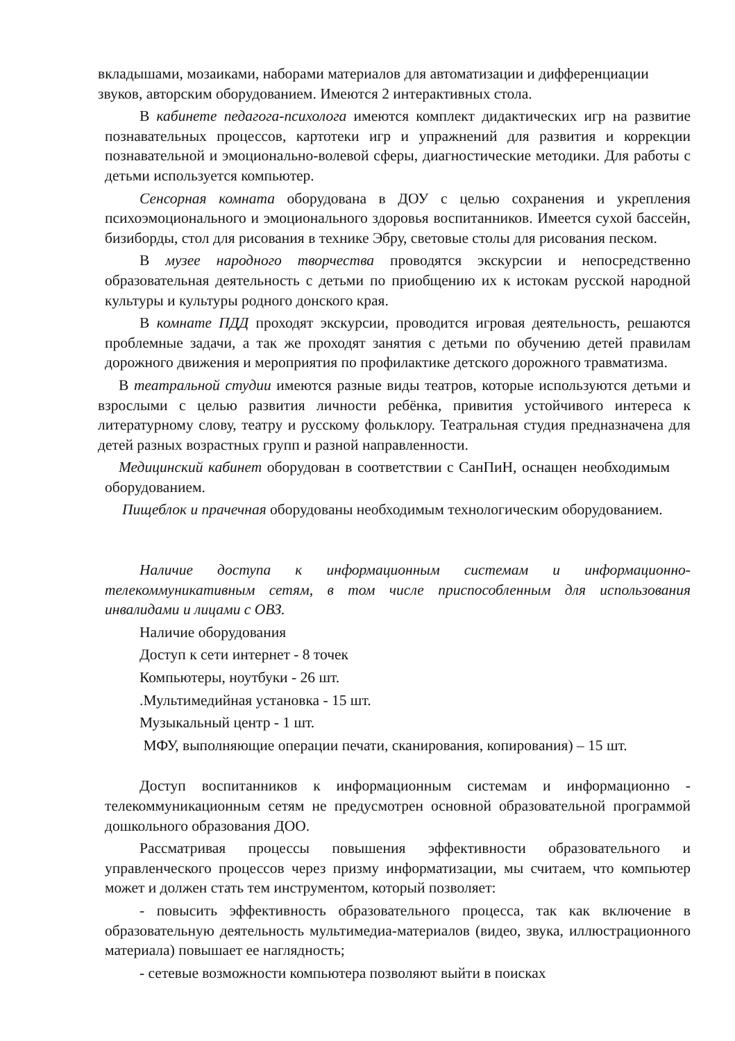вкладышами, мозаиками, наборами материалов для автоматизации и дифференциации звуков, авторским оборудованием. Имеются 2 интерактивных стола.
В кабинете педагога-психолога имеются комплект дидактических игр на развитие познавательных процессов, картотеки игр и упражнений для развития и коррекции познавательной и эмоционально-волевой сферы, диагностические методики. Для работы с детьми используется компьютер.
Сенсорная комната оборудована в ДОУ с целью сохранения и укрепления психоэмоционального и эмоционального здоровья воспитанников. Имеется сухой бассейн, бизиборды, стол для рисования в технике Эбру, световые столы для рисования песком.
В музее народного творчества проводятся экскурсии и непосредственно образовательная деятельность с детьми по приобщению их к истокам русской народной культуры и культуры родного донского края.
В комнате ПДД проходят экскурсии, проводится игровая деятельность, решаются проблемные задачи, а так же проходят занятия с детьми по обучению детей правилам дорожного движения и мероприятия по профилактике детского дорожного травматизма.
В театральной студии имеются разные виды театров, которые используются детьми и взрослыми с целью развития личности ребёнка, привития устойчивого интереса к литературному слову, театру и русскому фольклору. Театральная студия предназначена для детей разных возрастных групп и разной направленности.
Медицинский кабинет оборудован в соответствии с СанПиН, оснащен необходимым оборудованием.
Пищеблок и прачечная оборудованы необходимым технологическим оборудованием.
Наличие доступа к информационным системам и информационно-телекоммуникативным сетям, в том числе приспособленным для использования инвалидами и лицами с ОВЗ.
Наличие оборудования
Доступ к сети интернет - 8 точек
Компьютеры, ноутбуки - 26 шт.
.Мультимедийная установка - 15 шт.
Музыкальный центр - 1 шт.
МФУ, выполняющие операции печати, сканирования, копирования) – 15 шт.
Доступ воспитанников к информационным системам и информационно - телекоммуникационным сетям не предусмотрен основной образовательной программой дошкольного образования ДОО.
Рассматривая процессы повышения эффективности образовательного и управленческого процессов через призму информатизации, мы считаем, что компьютер может и должен стать тем инструментом, который позволяет:
- повысить эффективность образовательного процесса, так как включение в образовательную деятельность мультимедиа-материалов (видео, звука, иллюстрационного материала) повышает ее наглядность;
- сетевые возможности компьютера позволяют выйти в поисках